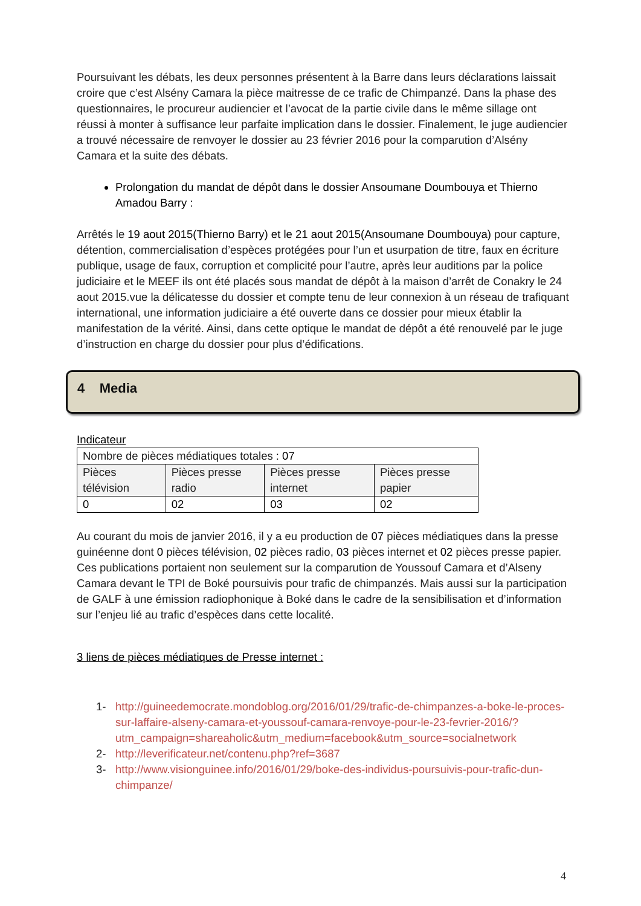Poursuivant les débats, les deux personnes présentent à la Barre dans leurs déclarations laissait croire que c’est Alsény Camara la pièce maitresse de ce trafic de Chimpanzé. Dans la phase des questionnaires, le procureur audiencier et l’avocat de la partie civile dans le même sillage ont réussi à monter à suffisance leur parfaite implication dans le dossier. Finalement, le juge audiencier a trouvé nécessaire de renvoyer le dossier au 23 février 2016 pour la comparution d’Alsény Camara et la suite des débats.
Prolongation du mandat de dépôt dans le dossier Ansoumane Doumbouya et Thierno Amadou Barry :
Arrêtés le 19 aout 2015(Thierno Barry) et le 21 aout 2015(Ansoumane Doumbouya) pour capture, détention, commercialisation d’espèces protégées pour l’un et usurpation de titre, faux en écriture publique, usage de faux, corruption et complicité pour l’autre, après leur auditions par la police judiciaire et le MEEF ils ont été placés sous mandat de dépôt à la maison d’arrêt de Conakry le 24 aout 2015.vue la délicatesse du dossier et compte tenu de leur connexion à un réseau de trafiquant international, une information judiciaire a été ouverte dans ce dossier pour mieux établir la manifestation de la vérité. Ainsi, dans cette optique le mandat de dépôt a été renouvelé par le juge d’instruction en charge du dossier pour plus d’édifications.
4 Media
Indicateur
| Nombre de pièces médiatiques totales : 07 | | | |
| Pièces télévision | Pièces presse radio | Pièces presse internet | Pièces presse papier |
| 0 | 02 | 03 | 02 |
Au courant du mois de janvier 2016, il y a eu production de 07 pièces médiatiques dans la presse guinéenne dont 0 pièces télévision, 02 pièces radio, 03 pièces internet et 02 pièces presse papier. Ces publications portaient non seulement sur la comparution de Youssouf Camara et d’Alseny Camara devant le TPI de Boké poursuivis pour trafic de chimpanzés. Mais aussi sur la participation de GALF à une émission radiophonique à Boké dans le cadre de la sensibilisation et d’information sur l’enjeu lié au trafic d’espèces dans cette localité.
3 liens de pièces médiatiques de Presse internet :
1- http://guineedemocrate.mondoblog.org/2016/01/29/trafic-de-chimpanzes-a-boke-le-proces-sur-laffaire-alseny-camara-et-youssouf-camara-renvoye-pour-le-23-fevrier-2016/?utm_campaign=shareaholic&utm_medium=facebook&utm_source=socialnetwork
2- http://leverificateur.net/contenu.php?ref=3687
3- http://www.visionguinee.info/2016/01/29/boke-des-individus-poursuivis-pour-trafic-dun-chimpanze/
4